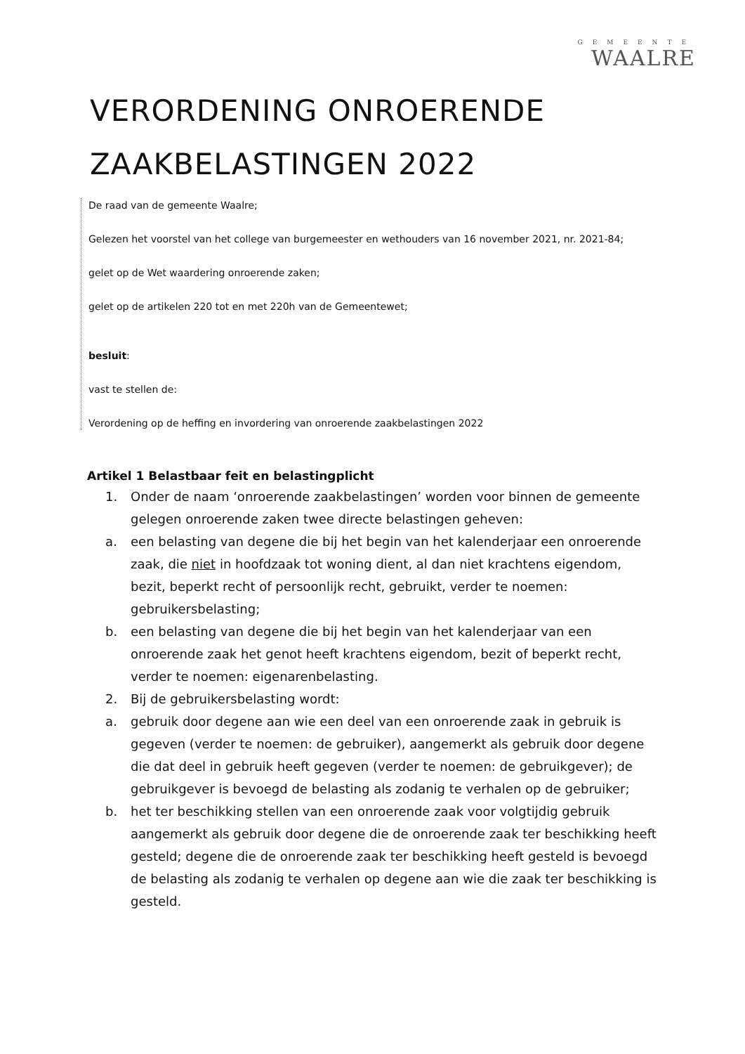GEMEENTE
WAALRE
VERORDENING ONROERENDE
ZAAKBELASTINGEN 2022
De raad van de gemeente Waalre;
Gelezen het voorstel van het college van burgemeester en wethouders van 16 november 2021, nr. 2021-84;
gelet op de Wet waardering onroerende zaken;
gelet op de artikelen 220 tot en met 220h van de Gemeentewet;
besluit:
vast te stellen de:
Verordening op de heffing en invordering van onroerende zaakbelastingen 2022
Artikel 1 Belastbaar feit en belastingplicht
1. Onder de naam ‘onroerende zaakbelastingen’ worden voor binnen de gemeente gelegen onroerende zaken twee directe belastingen geheven:
a. een belasting van degene die bij het begin van het kalenderjaar een onroerende zaak, die niet in hoofdzaak tot woning dient, al dan niet krachtens eigendom, bezit, beperkt recht of persoonlijk recht, gebruikt, verder te noemen: gebruikersbelasting;
b. een belasting van degene die bij het begin van het kalenderjaar van een onroerende zaak het genot heeft krachtens eigendom, bezit of beperkt recht, verder te noemen: eigenarenbelasting.
2. Bij de gebruikersbelasting wordt:
a. gebruik door degene aan wie een deel van een onroerende zaak in gebruik is gegeven (verder te noemen: de gebruiker), aangemerkt als gebruik door degene die dat deel in gebruik heeft gegeven (verder te noemen: de gebruikgever); de gebruikgever is bevoegd de belasting als zodanig te verhalen op de gebruiker;
b. het ter beschikking stellen van een onroerende zaak voor volgtijdig gebruik aangemerkt als gebruik door degene die de onroerende zaak ter beschikking heeft gesteld; degene die de onroerende zaak ter beschikking heeft gesteld is bevoegd de belasting als zodanig te verhalen op degene aan wie die zaak ter beschikking is gesteld.